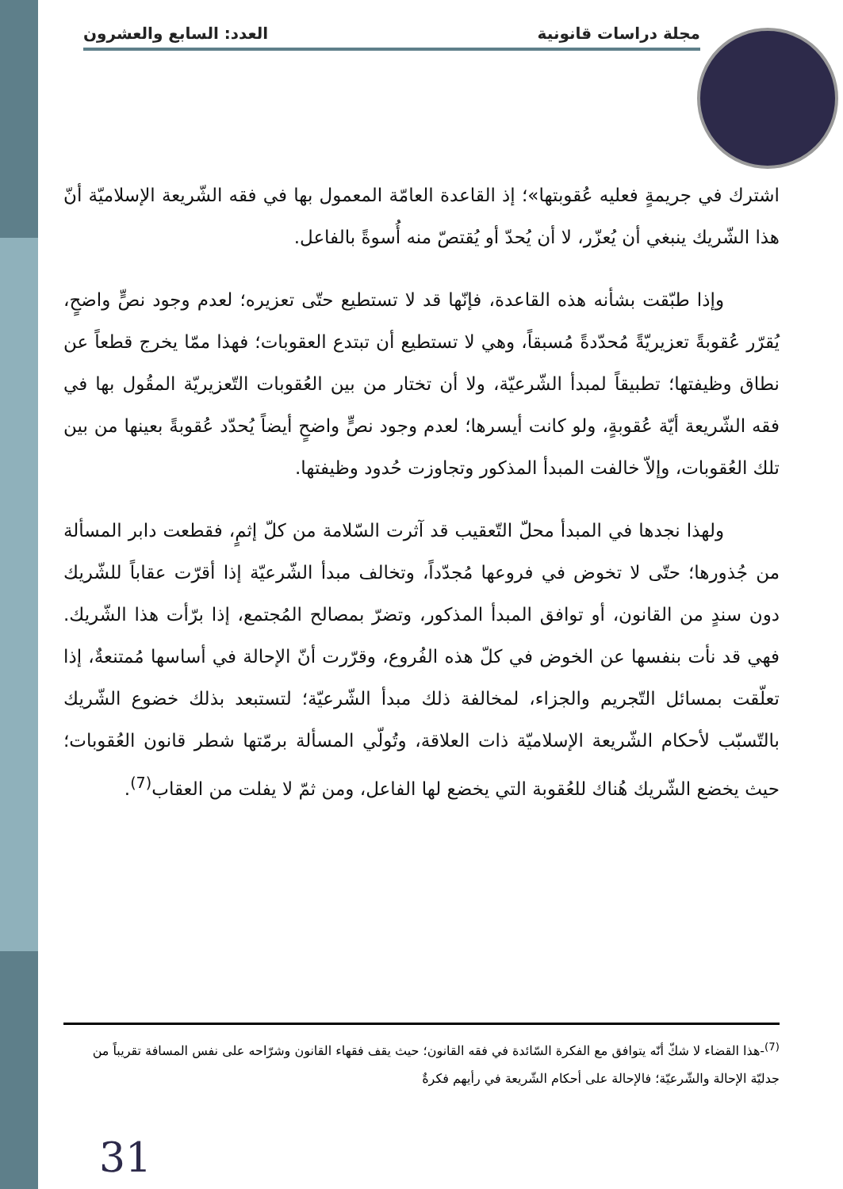مجلة دراسات قانونية العدد: السابع والعشرون
اشترك في جريمةٍ فعليه عُقوبتها»؛ إذ القاعدة العامّة المعمول بها في فقه الشّريعة الإسلاميّة أنّ هذا الشّريك ينبغي أن يُعزّر، لا أن يُحدّ أو يُقتصّ منه أُسوةً بالفاعل.
وإذا طبّقت بشأنه هذه القاعدة، فإنّها قد لا تستطيع حتّى تعزيره؛ لعدم وجود نصٍّ واضحٍ، يُقرّر عُقوبةً تعزيريّةً مُحدّدةً مُسبقاً، وهي لا تستطيع أن تبتدع العقوبات؛ فهذا ممّا يخرج قطعاً عن نطاق وظيفتها؛ تطبيقاً لمبدأ الشّرعيّة، ولا أن تختار من بين العُقوبات التّعزيريّة المقُول بها في فقه الشّريعة أيّة عُقوبةٍ، ولو كانت أيسرها؛ لعدم وجود نصٍّ واضحٍ أيضاً يُحدّد عُقوبةً بعينها من بين تلك العُقوبات، وإلاّ خالفت المبدأ المذكور وتجاوزت حُدود وظيفتها.
ولهذا نجدها في المبدأ محلّ التّعقيب قد آثرت السّلامة من كلّ إثمٍ، فقطعت دابر المسألة من جُذورها؛ حتّى لا تخوض في فروعها مُجدّداً، وتخالف مبدأ الشّرعيّة إذا أقرّت عقاباً للشّريك دون سندٍ من القانون، أو توافق المبدأ المذكور، وتضرّ بمصالح المُجتمع، إذا برّأت هذا الشّريك. فهي قد نأت بنفسها عن الخوض في كلّ هذه الفُروع، وقرّرت أنّ الإحالة في أساسها مُمتنعةٌ، إذا تعلّقت بمسائل التّجريم والجزاء، لمخالفة ذلك مبدأ الشّرعيّة؛ لتستبعد بذلك خضوع الشّريك بالتّسبّب لأحكام الشّريعة الإسلاميّة ذات العلاقة، وتُولّي المسألة برمّتها شطر قانون العُقوبات؛ حيث يخضع الشّريك هُناك للعُقوبة التي يخضع لها الفاعل، ومن ثمّ لا يفلت من العقاب<sup>(7)</sup>.
<sup>(7)</sup>-هذا القضاء لا شكّ أنّه يتوافق مع الفكرة السّائدة في فقه القانون؛ حيث يقف فقهاء القانون وشرّاحه على نفس المسافة تقريباً من جدليّة الإحالة والشّرعيّة؛ فالإحالة على أحكام الشّريعة في رأيهم فكرةٌ
31